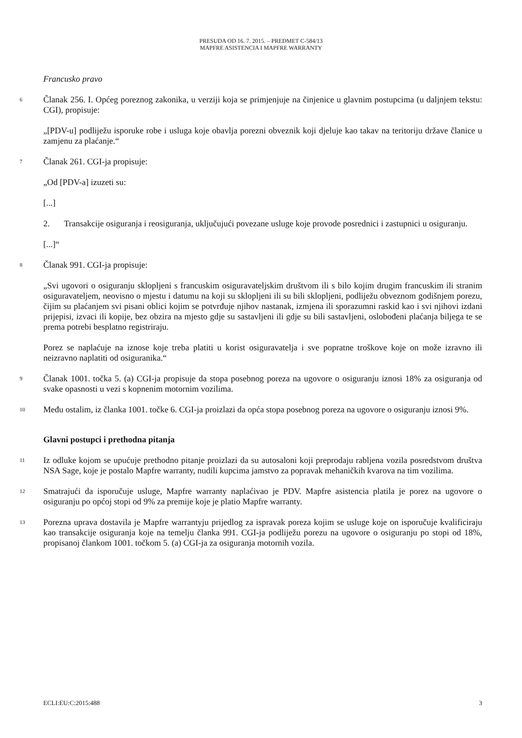PRESUDA OD 16. 7. 2015. – PREDMET C-584/13
MAPFRE ASISTENCIA I MAPFRE WARRANTY
Francusko pravo
6 Članak 256. I. Općeg poreznog zakonika, u verziji koja se primjenjuje na činjenice u glavnim postupcima (u daljnjem tekstu: CGI), propisuje:
„[PDV-u] podliježu isporuke robe i usluga koje obavlja porezni obveznik koji djeluje kao takav na teritoriju države članice u zamjenu za plaćanje.“
7 Članak 261. CGI-ja propisuje:
„Od [PDV-a] izuzeti su:
[...]
2. Transakcije osiguranja i reosiguranja, uključujući povezane usluge koje provode posrednici i zastupnici u osiguranju.
[...]“
8 Članak 991. CGI-ja propisuje:
„Svi ugovori o osiguranju sklopljeni s francuskim osiguravateljskim društvom ili s bilo kojim drugim francuskim ili stranim osiguravateljem, neovisno o mjestu i datumu na koji su sklopljeni ili su bili sklopljeni, podliježu obveznom godišnjem porezu, čijim su plaćanjem svi pisani oblici kojim se potvrđuje njihov nastanak, izmjena ili sporazumni raskid kao i svi njihovi izdani prijepisi, izvaci ili kopije, bez obzira na mjesto gdje su sastavljeni ili gdje su bili sastavljeni, oslobođeni plaćanja biljega te se prema potrebi besplatno registriraju.
Porez se naplaćuje na iznose koje treba platiti u korist osiguravatelja i sve popratne troškove koje on može izravno ili neizravno naplatiti od osiguranika.“
9 Članak 1001. točka 5. (a) CGI-ja propisuje da stopa posebnog poreza na ugovore o osiguranju iznosi 18% za osiguranja od svake opasnosti u vezi s kopnenim motornim vozilima.
10 Među ostalim, iz članka 1001. točke 6. CGI-ja proizlazi da opća stopa posebnog poreza na ugovore o osiguranju iznosi 9%.
Glavni postupci i prethodna pitanja
11 Iz odluke kojom se upućuje prethodno pitanje proizlazi da su autosaloni koji preprodaju rabljena vozila posredstvom društva NSA Sage, koje je postalo Mapfre warranty, nudili kupcima jamstvo za popravak mehaničkih kvarova na tim vozilima.
12 Smatrajući da isporučuje usluge, Mapfre warranty naplaćivao je PDV. Mapfre asistencia platila je porez na ugovore o osiguranju po općoj stopi od 9% za premije koje je platio Mapfre warranty.
13 Porezna uprava dostavila je Mapfre warrantyju prijedlog za ispravak poreza kojim se usluge koje on isporučuje kvalificiraju kao transakcije osiguranja koje na temelju članka 991. CGI-ja podliježu porezu na ugovore o osiguranju po stopi od 18%, propisanoj člankom 1001. točkom 5. (a) CGI-ja za osiguranja motornih vozila.
ECLI:EU:C:2015:488 3